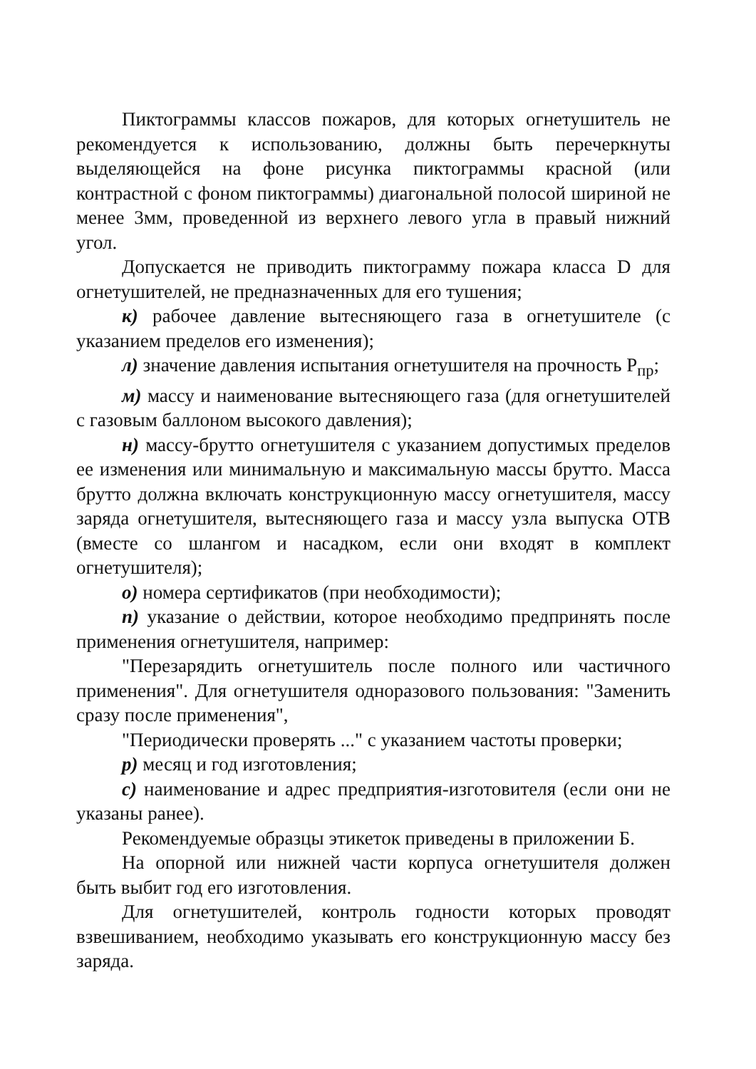Пиктограммы классов пожаров, для которых огнетушитель не рекомендуется к использованию, должны быть перечеркнуты выделяющейся на фоне рисунка пиктограммы красной (или контрастной с фоном пиктограммы) диагональной полосой шириной не менее 3мм, проведенной из верхнего левого угла в правый нижний угол.
Допускается не приводить пиктограмму пожара класса D для огнетушителей, не предназначенных для его тушения;
к) рабочее давление вытесняющего газа в огнетушителе (с указанием пределов его изменения);
л) значение давления испытания огнетушителя на прочность Р<sub>пр</sub>;
м) массу и наименование вытесняющего газа (для огнетушителей с газовым баллоном высокого давления);
н) массу-брутто огнетушителя с указанием допустимых пределов ее изменения или минимальную и максимальную массы брутто. Масса брутто должна включать конструкционную массу огнетушителя, массу заряда огнетушителя, вытесняющего газа и массу узла выпуска ОТВ (вместе со шлангом и насадком, если они входят в комплект огнетушителя);
о) номера сертификатов (при необходимости);
п) указание о действии, которое необходимо предпринять после применения огнетушителя, например:
"Перезарядить огнетушитель после полного или частичного применения". Для огнетушителя одноразового пользования: "Заменить сразу после применения",
"Периодически проверять ..." с указанием частоты проверки;
р) месяц и год изготовления;
с) наименование и адрес предприятия-изготовителя (если они не указаны ранее).
Рекомендуемые образцы этикеток приведены в приложении Б.
На опорной или нижней части корпуса огнетушителя должен быть выбит год его изготовления.
Для огнетушителей, контроль годности которых проводят взвешиванием, необходимо указывать его конструкционную массу без заряда.